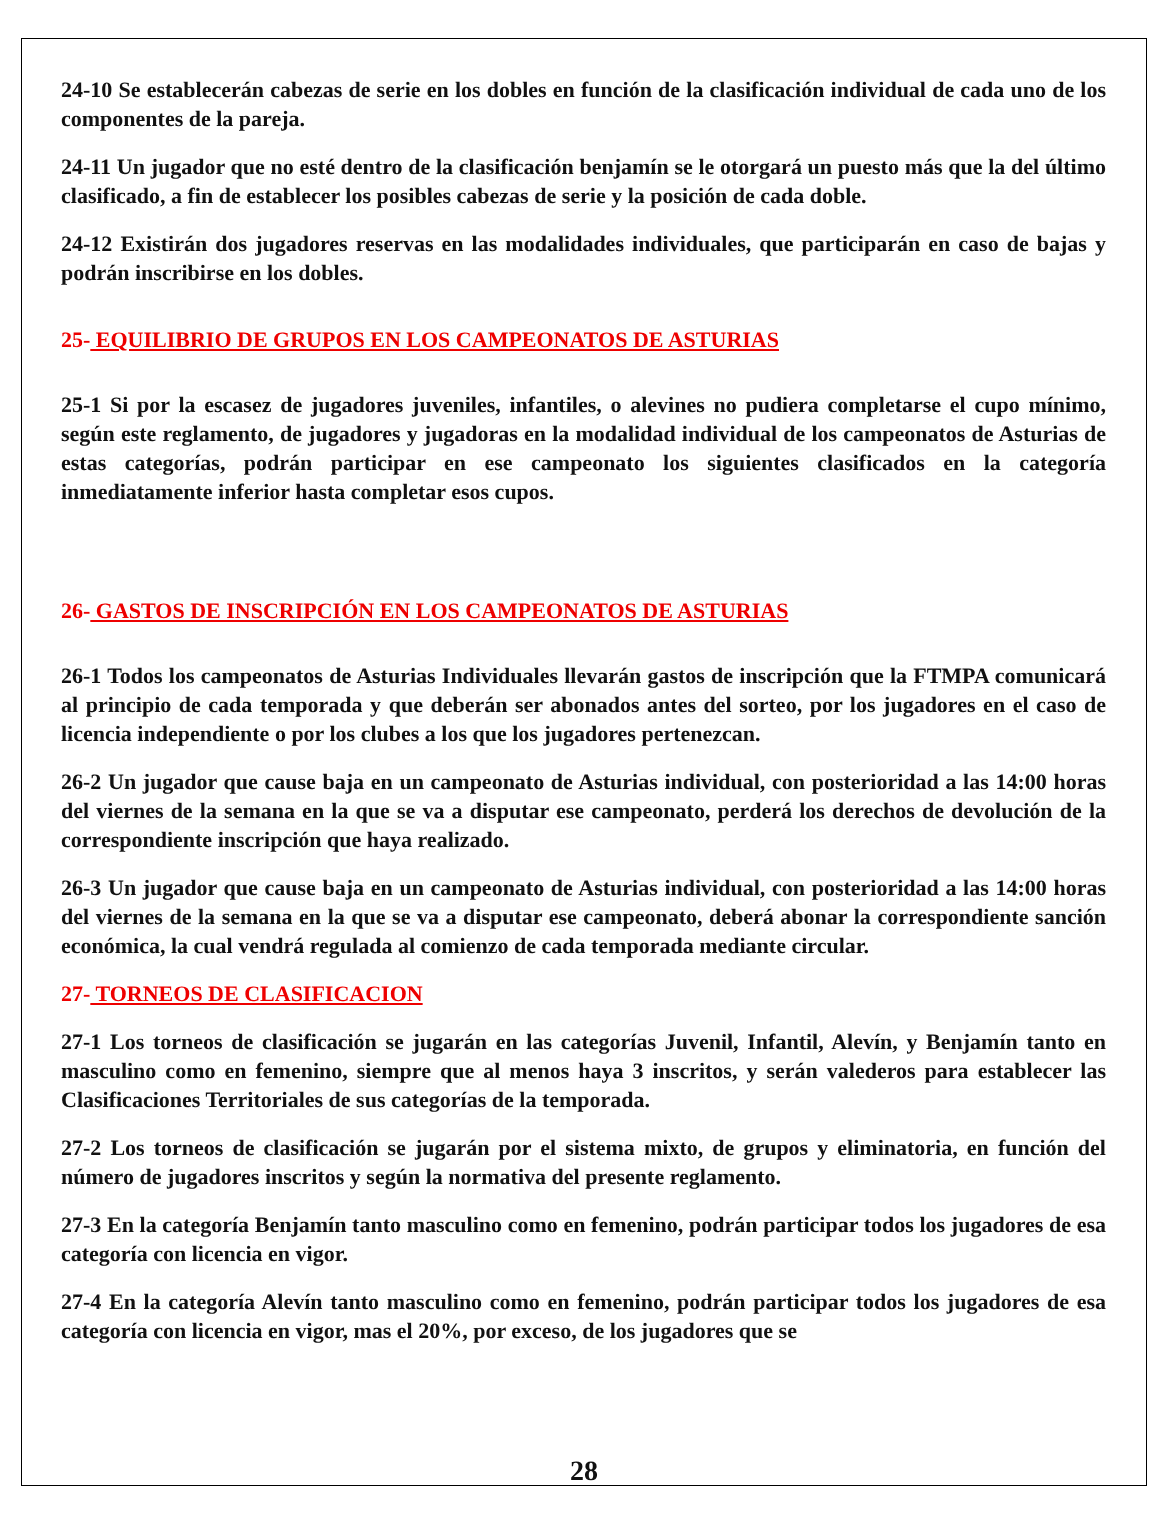24-10 Se establecerán cabezas de serie en los dobles en función de la clasificación individual de cada uno de los componentes de la pareja.
24-11 Un jugador que no esté dentro de la clasificación benjamín se le otorgará un puesto más que la del último clasificado, a fin de establecer los posibles cabezas de serie y la posición de cada doble.
24-12 Existirán dos jugadores reservas en las modalidades individuales, que participarán en caso de bajas y podrán inscribirse en los dobles.
25- EQUILIBRIO DE GRUPOS EN LOS CAMPEONATOS DE ASTURIAS
25-1 Si por la escasez de jugadores juveniles, infantiles, o alevines no pudiera completarse el cupo mínimo, según este reglamento, de jugadores y jugadoras en la modalidad individual de los campeonatos de Asturias de estas categorías, podrán participar en ese campeonato los siguientes clasificados en la categoría inmediatamente inferior hasta completar esos cupos.
26- GASTOS DE INSCRIPCIÓN EN LOS CAMPEONATOS DE ASTURIAS
26-1 Todos los campeonatos de Asturias Individuales llevarán gastos de inscripción que la FTMPA comunicará al principio de cada temporada y que deberán ser abonados antes del sorteo, por los jugadores en el caso de licencia independiente o por los clubes a los que los jugadores pertenezcan.
26-2 Un jugador que cause baja en un campeonato de Asturias individual, con posterioridad a las 14:00 horas del viernes de la semana en la que se va a disputar ese campeonato, perderá los derechos de devolución de la correspondiente inscripción que haya realizado.
26-3 Un jugador que cause baja en un campeonato de Asturias individual, con posterioridad a las 14:00 horas del viernes de la semana en la que se va a disputar ese campeonato, deberá abonar la correspondiente sanción económica, la cual vendrá regulada al comienzo de cada temporada mediante circular.
27- TORNEOS DE CLASIFICACION
27-1 Los torneos de clasificación se jugarán en las categorías Juvenil, Infantil, Alevín, y Benjamín tanto en masculino como en femenino, siempre que al menos haya 3 inscritos, y serán valederos para establecer las Clasificaciones Territoriales de sus categorías de la temporada.
27-2 Los torneos de clasificación se jugarán por el sistema mixto, de grupos y eliminatoria, en función del número de jugadores inscritos y según la normativa del presente reglamento.
27-3 En la categoría Benjamín tanto masculino como en femenino, podrán participar todos los jugadores de esa categoría con licencia en vigor.
27-4 En la categoría Alevín tanto masculino como en femenino, podrán participar todos los jugadores de esa categoría con licencia en vigor, mas el 20%, por exceso, de los jugadores que se
28